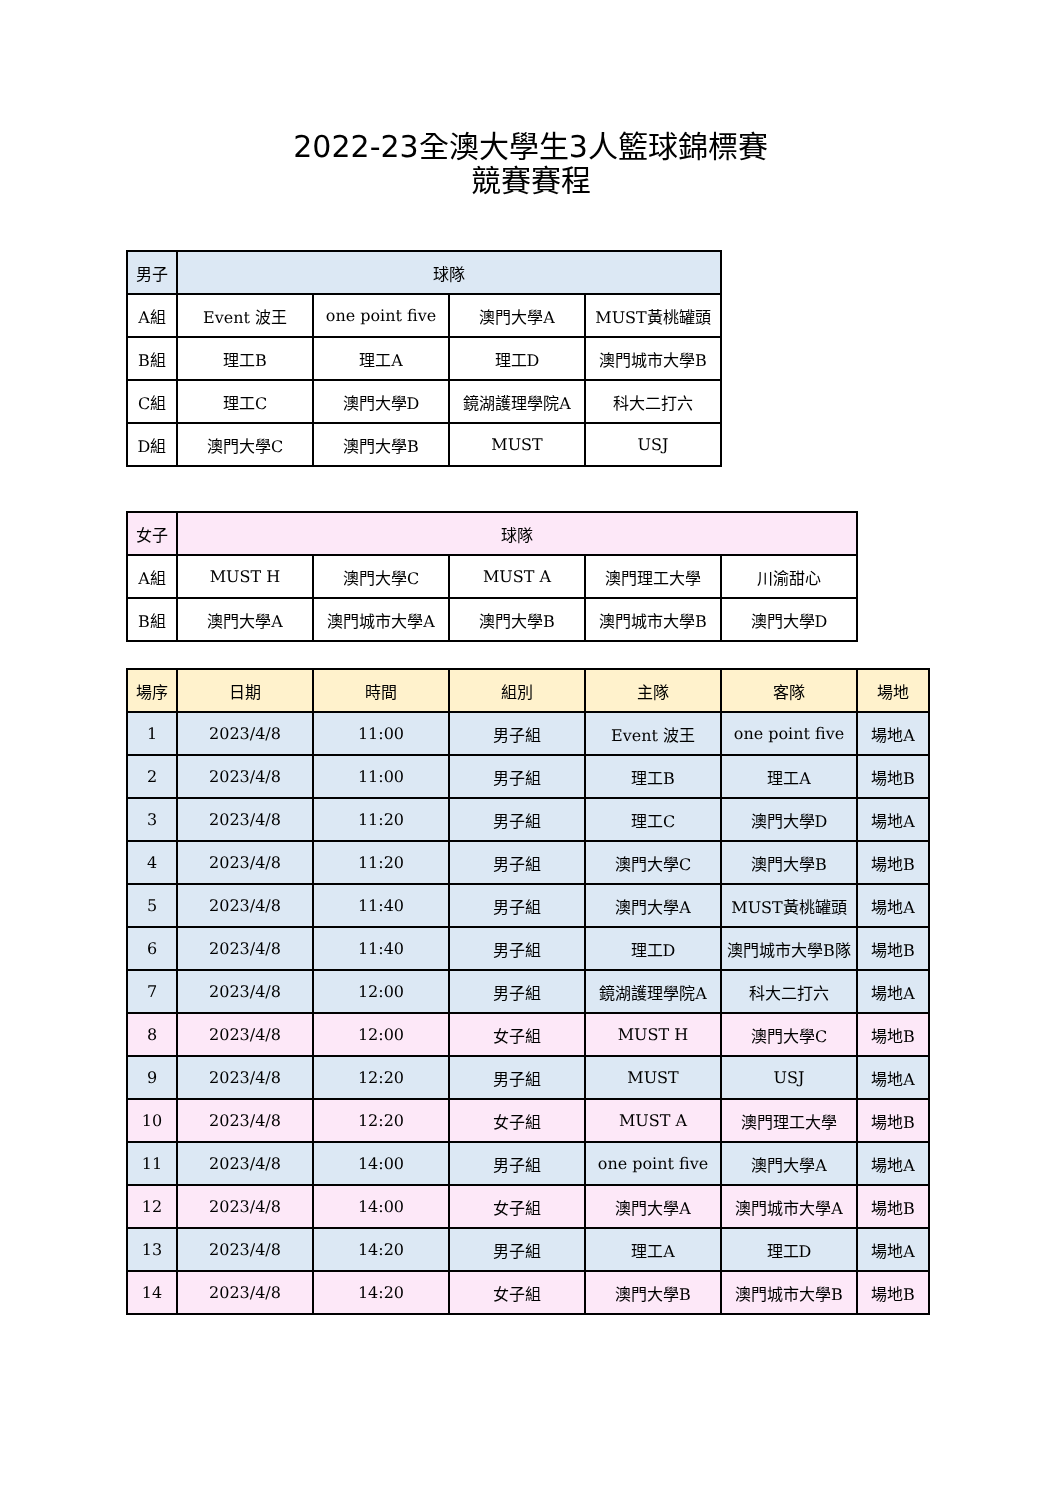2022-23全澳大學生3人籃球錦標賽
競賽賽程
| 男子 | 球隊 | | | |
| --- | --- | --- | --- | --- |
| A組 | Event 波王 | one point five | 澳門大學A | MUST黃桃罐頭 |
| B組 | 理工B | 理工A | 理工D | 澳門城市大學B |
| C組 | 理工C | 澳門大學D | 鏡湖護理學院A | 科大二打六 |
| D組 | 澳門大學C | 澳門大學B | MUST | USJ |
| 女子 | 球隊 | | | | |
| --- | --- | --- | --- | --- | --- |
| A組 | MUST H | 澳門大學C | MUST A | 澳門理工大學 | 川渝甜心 |
| B組 | 澳門大學A | 澳門城市大學A | 澳門大學B | 澳門城市大學B | 澳門大學D |
| 場序 | 日期 | 時間 | 組別 | 主隊 | 客隊 | 場地 |
| --- | --- | --- | --- | --- | --- | --- |
| 1 | 2023/4/8 | 11:00 | 男子組 | Event 波王 | one point five | 場地A |
| 2 | 2023/4/8 | 11:00 | 男子組 | 理工B | 理工A | 場地B |
| 3 | 2023/4/8 | 11:20 | 男子組 | 理工C | 澳門大學D | 場地A |
| 4 | 2023/4/8 | 11:20 | 男子組 | 澳門大學C | 澳門大學B | 場地B |
| 5 | 2023/4/8 | 11:40 | 男子組 | 澳門大學A | MUST黃桃罐頭 | 場地A |
| 6 | 2023/4/8 | 11:40 | 男子組 | 理工D | 澳門城市大學B隊 | 場地B |
| 7 | 2023/4/8 | 12:00 | 男子組 | 鏡湖護理學院A | 科大二打六 | 場地A |
| 8 | 2023/4/8 | 12:00 | 女子組 | MUST H | 澳門大學C | 場地B |
| 9 | 2023/4/8 | 12:20 | 男子組 | MUST | USJ | 場地A |
| 10 | 2023/4/8 | 12:20 | 女子組 | MUST A | 澳門理工大學 | 場地B |
| 11 | 2023/4/8 | 14:00 | 男子組 | one point five | 澳門大學A | 場地A |
| 12 | 2023/4/8 | 14:00 | 女子組 | 澳門大學A | 澳門城市大學A | 場地B |
| 13 | 2023/4/8 | 14:20 | 男子組 | 理工A | 理工D | 場地A |
| 14 | 2023/4/8 | 14:20 | 女子組 | 澳門大學B | 澳門城市大學B | 場地B |